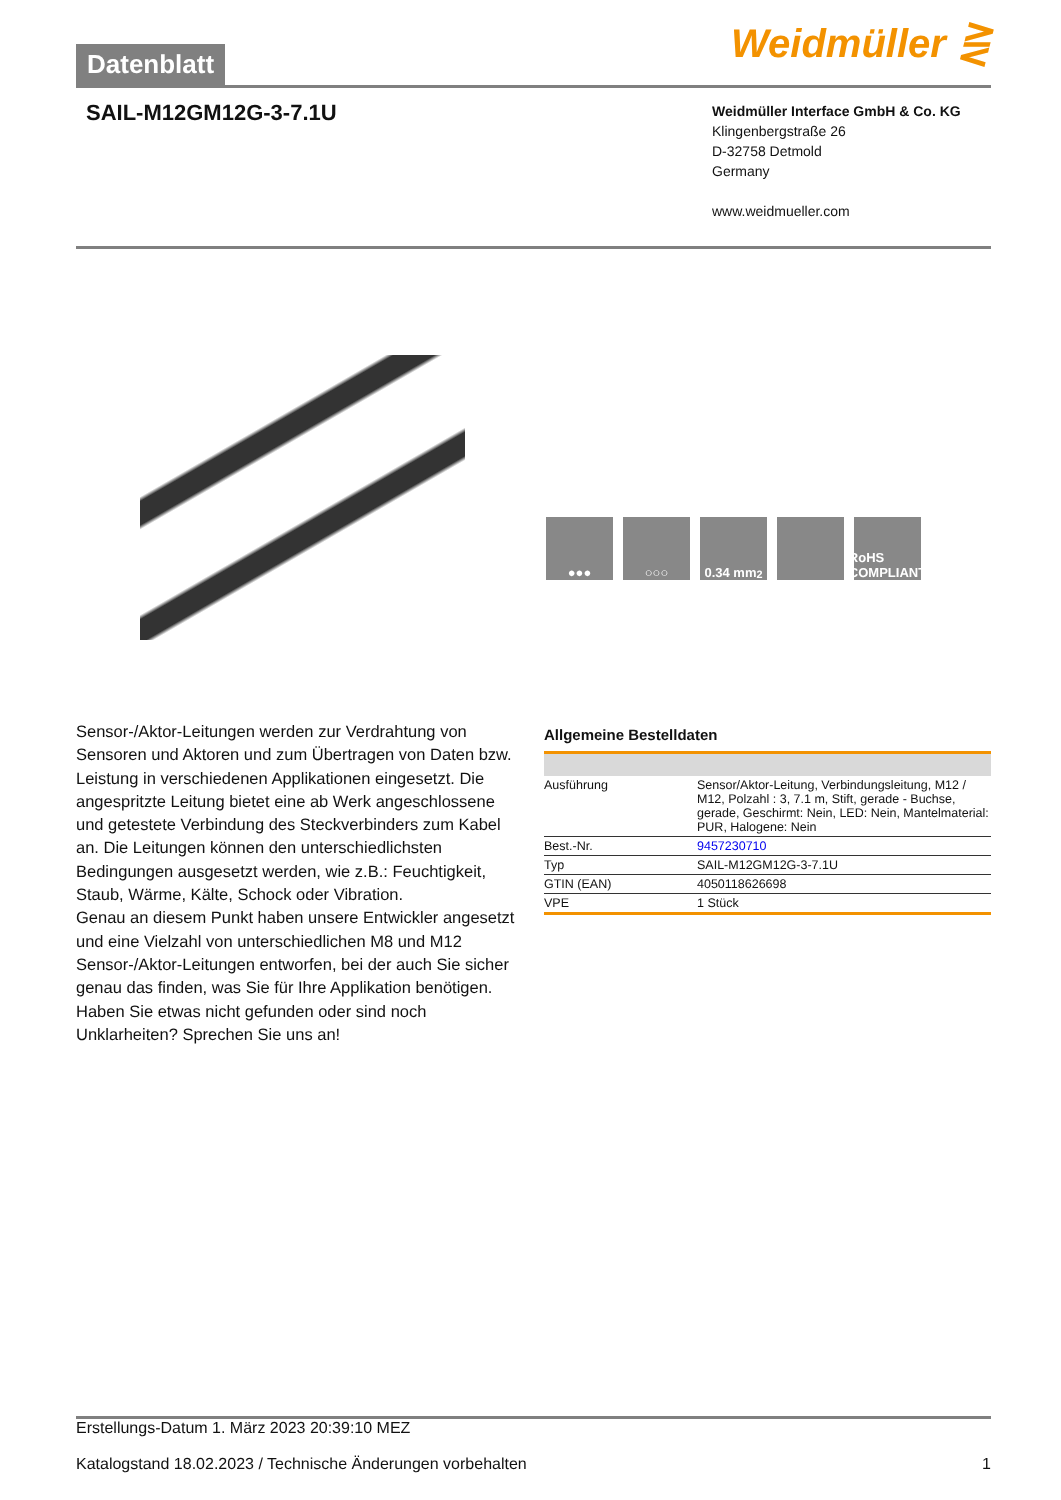Datenblatt Weidmüller ⋛
SAIL-M12GM12G-3-7.1U
Weidmüller Interface GmbH & Co. KG
Klingenbergstraße 26
D-32758 Detmold
Germany
www.weidmueller.com
●●● ○○○ 0.34 mm<sup>2</sup> RoHS COMPLIANT
Sensor-/Aktor-Leitungen werden zur Verdrahtung von Sensoren und Aktoren und zum Übertragen von Daten bzw. Leistung in verschiedenen Applikationen eingesetzt. Die angespritzte Leitung bietet eine ab Werk angeschlossene und getestete Verbindung des Steckverbinders zum Kabel an. Die Leitungen können den unterschiedlichsten Bedingungen ausgesetzt werden, wie z.B.: Feuchtigkeit, Staub, Wärme, Kälte, Schock oder Vibration.
Genau an diesem Punkt haben unsere Entwickler angesetzt und eine Vielzahl von unterschiedlichen M8 und M12 Sensor-/Aktor-Leitungen entworfen, bei der auch Sie sicher genau das finden, was Sie für Ihre Applikation benötigen.
Haben Sie etwas nicht gefunden oder sind noch Unklarheiten? Sprechen Sie uns an!
Allgemeine Bestelldaten
| Ausführung | Sensor/Aktor-Leitung, Verbindungsleitung, M12 / M12, Polzahl : 3, 7.1 m, Stift, gerade - Buchse, gerade, Geschirmt: Nein, LED: Nein, Mantelmaterial: PUR, Halogene: Nein |
| Best.-Nr. | 9457230710 |
| Typ | SAIL-M12GM12G-3-7.1U |
| GTIN (EAN) | 4050118626698 |
| VPE | 1 Stück |
Erstellungs-Datum 1. März 2023 20:39:10 MEZ
Katalogstand 18.02.2023 / Technische Änderungen vorbehalten 1